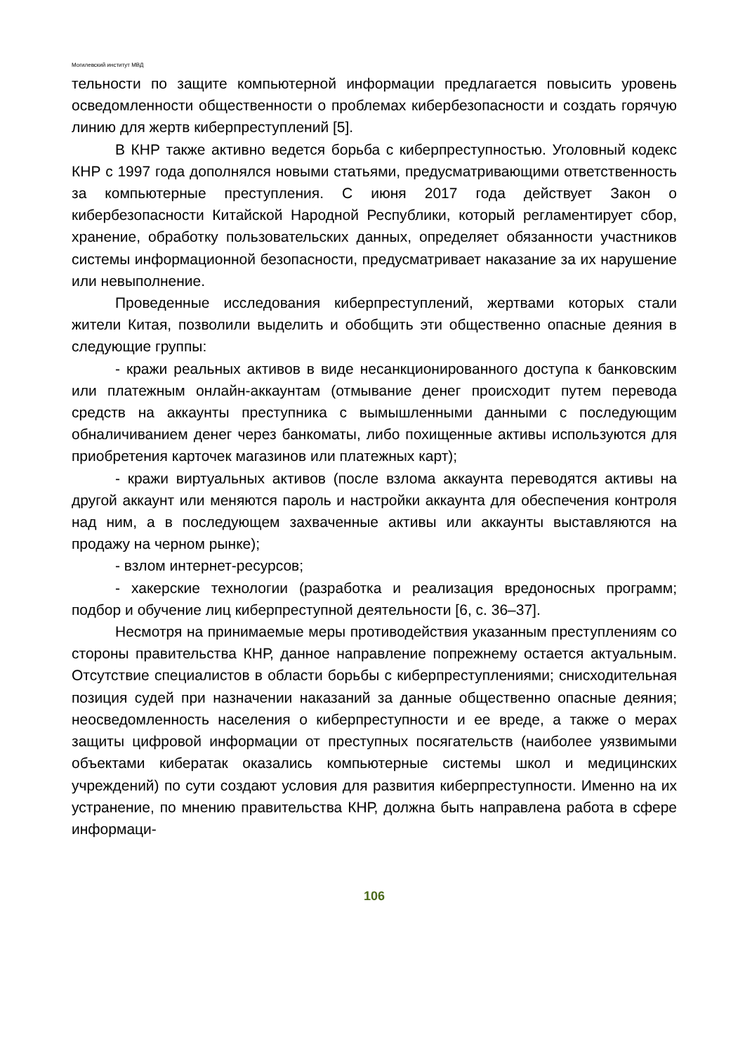Могилевский институт МВД
тельности по защите компьютерной информации предлагается повысить уровень осведомленности общественности о проблемах кибербезопасности и создать горячую линию для жертв киберпреступлений [5].
В КНР также активно ведется борьба с киберпреступностью. Уголовный кодекс КНР с 1997 года дополнялся новыми статьями, предусматривающими ответственность за компьютерные преступления. С июня 2017 года действует Закон о кибербезопасности Китайской Народной Республики, который регламентирует сбор, хранение, обработку пользовательских данных, определяет обязанности участников системы информационной безопасности, предусматривает наказание за их нарушение или невыполнение.
Проведенные исследования киберпреступлений, жертвами которых стали жители Китая, позволили выделить и обобщить эти общественно опасные деяния в следующие группы:
- кражи реальных активов в виде несанкционированного доступа к банковским или платежным онлайн-аккаунтам (отмывание денег происходит путем перевода средств на аккаунты преступника с вымышленными данными с последующим обналичиванием денег через банкоматы, либо похищенные активы используются для приобретения карточек магазинов или платежных карт);
- кражи виртуальных активов (после взлома аккаунта переводятся активы на другой аккаунт или меняются пароль и настройки аккаунта для обеспечения контроля над ним, а в последующем захваченные активы или аккаунты выставляются на продажу на черном рынке);
- взлом интернет-ресурсов;
- хакерские технологии (разработка и реализация вредоносных программ; подбор и обучение лиц киберпреступной деятельности [6, с. 36–37].
Несмотря на принимаемые меры противодействия указанным преступлениям со стороны правительства КНР, данное направление попрежнему остается актуальным. Отсутствие специалистов в области борьбы с киберпреступлениями; снисходительная позиция судей при назначении наказаний за данные общественно опасные деяния; неосведомленность населения о киберпреступности и ее вреде, а также о мерах защиты цифровой информации от преступных посягательств (наиболее уязвимыми объектами кибератак оказались компьютерные системы школ и медицинских учреждений) по сути создают условия для развития киберпреступности. Именно на их устранение, по мнению правительства КНР, должна быть направлена работа в сфере информаци-
106